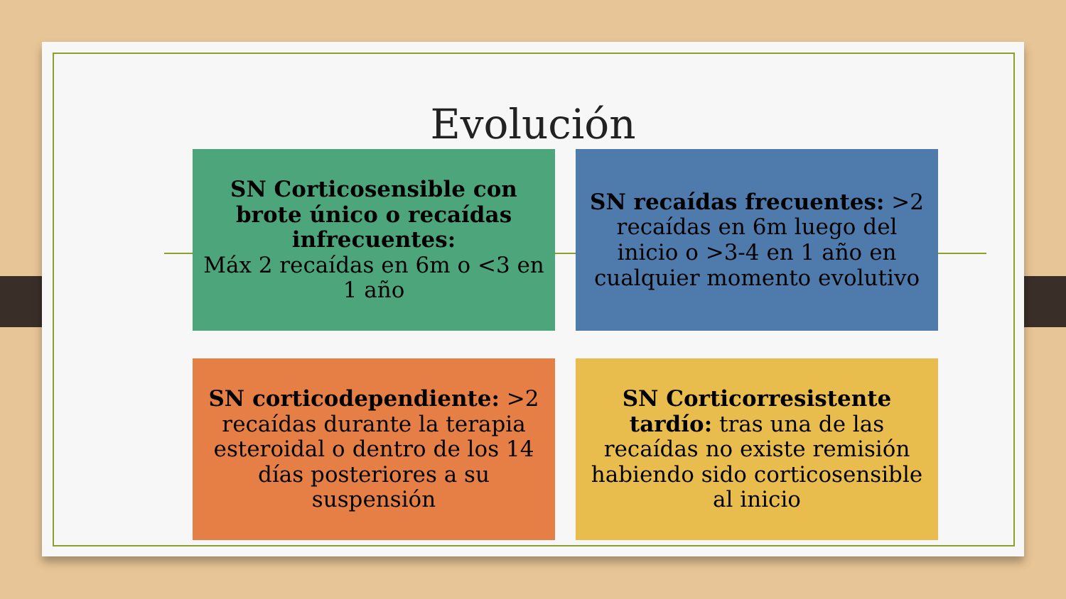Evolución
SN Corticosensible con brote único o recaídas infrecuentes:
Máx 2 recaídas en 6m o <3 en 1 año
SN recaídas frecuentes: >2 recaídas en 6m luego del inicio o >3-4 en 1 año en cualquier momento evolutivo
SN corticodependiente: >2 recaídas durante la terapia esteroidal o dentro de los 14 días posteriores a su suspensión
SN Corticorresistente tardío: tras una de las recaídas no existe remisión habiendo sido corticosensible al inicio